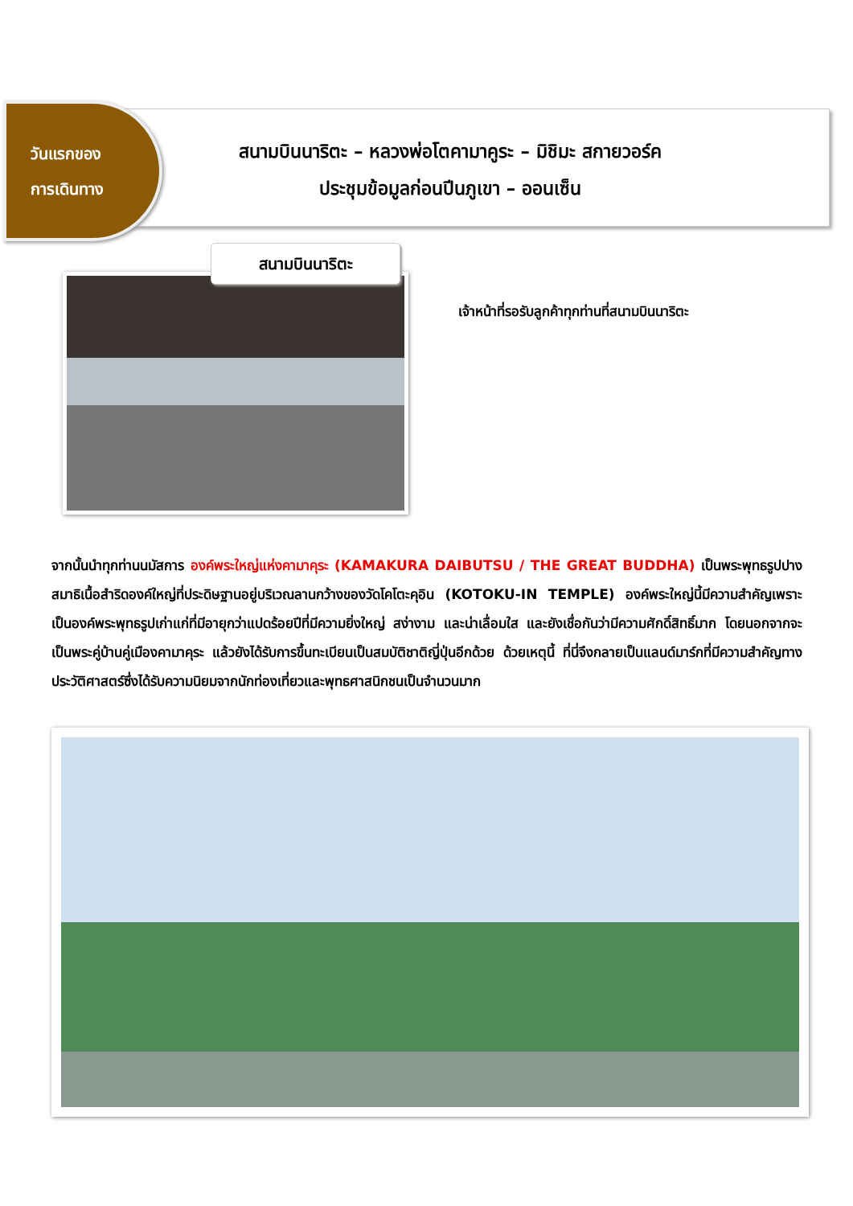วันแรกของ
การเดินทาง
สนามบินนาริตะ – หลวงพ่อโตคามาคูระ – มิชิมะ สกายวอร์ค
ประชุมข้อมูลก่อนปีนภูเขา – ออนเซ็น
สนามบินนาริตะ
เจ้าหน้าที่รอรับลูกค้าทุกท่านที่สนามบินนาริตะ
จากนั้นนำทุกท่านนมัสการ องค์พระใหญ่แห่งคามาคุระ (KAMAKURA DAIBUTSU / THE GREAT BUDDHA) เป็นพระพุทธรูปปางสมาธิเนื้อสำริดองค์ใหญ่ที่ประดิษฐานอยู่บริเวณลานกว้างของวัดโคโตะคุอิน (KOTOKU-IN TEMPLE) องค์พระใหญ่นี้มีความสำคัญเพราะเป็นองค์พระพุทธรูปเก่าแก่ที่มีอายุกว่าแปดร้อยปีที่มีความยิ่งใหญ่ สง่างาม และน่าเลื่อมใส และยังเชื่อกันว่ามีความศักดิ์สิทธิ์มาก โดยนอกจากจะเป็นพระคู่บ้านคู่เมืองคามาคุระ แล้วยังได้รับการขึ้นทะเบียนเป็นสมบัติชาติญี่ปุ่นอีกด้วย ด้วยเหตุนี้ ที่นี่จึงกลายเป็นแลนด์มาร์กที่มีความสำคัญทางประวัติศาสตร์ซึ่งได้รับความนิยมจากนักท่องเที่ยวและพุทธศาสนิกชนเป็นจำนวนมาก